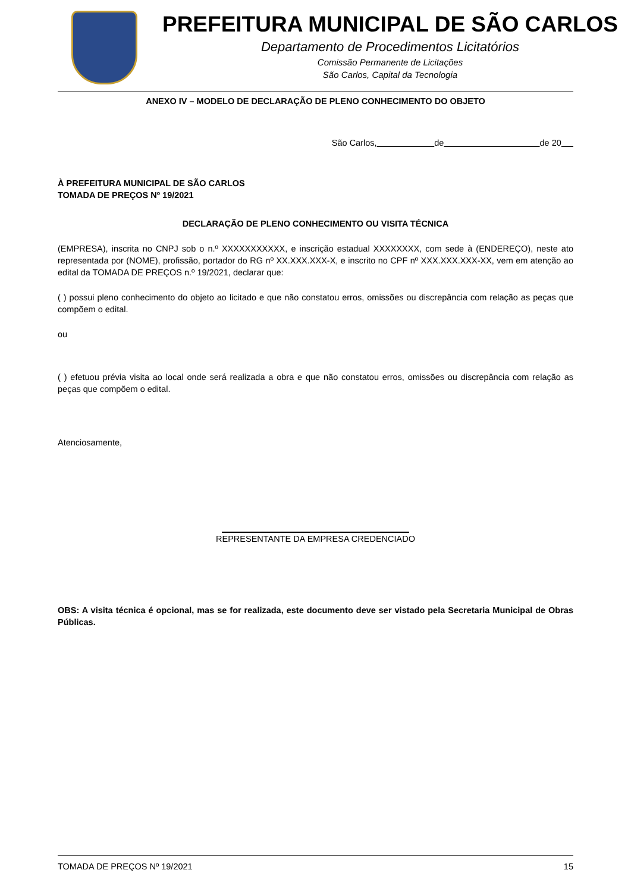PREFEITURA MUNICIPAL DE SÃO CARLOS
Departamento de Procedimentos Licitatórios
Comissão Permanente de Licitações
São Carlos, Capital da Tecnologia
ANEXO IV – MODELO DE DECLARAÇÃO DE PLENO CONHECIMENTO DO OBJETO
São Carlos, de de 20
À PREFEITURA MUNICIPAL DE SÃO CARLOS
TOMADA DE PREÇOS Nº 19/2021
DECLARAÇÃO DE PLENO CONHECIMENTO OU VISITA TÉCNICA
(EMPRESA), inscrita no CNPJ sob o n.º XXXXXXXXXXX, e inscrição estadual XXXXXXXX, com sede à (ENDEREÇO), neste ato representada por (NOME), profissão, portador do RG nº XX.XXX.XXX-X, e inscrito no CPF nº XXX.XXX.XXX-XX, vem em atenção ao edital da TOMADA DE PREÇOS n.º 19/2021, declarar que:
( ) possui pleno conhecimento do objeto ao licitado e que não constatou erros, omissões ou discrepância com relação as peças que compõem o edital.
ou
( ) efetuou prévia visita ao local onde será realizada a obra e que não constatou erros, omissões ou discrepância com relação as peças que compõem o edital.
Atenciosamente,
REPRESENTANTE DA EMPRESA CREDENCIADO
OBS: A visita técnica é opcional, mas se for realizada, este documento deve ser vistado pela Secretaria Municipal de Obras Públicas.
TOMADA DE PREÇOS Nº 19/2021 15